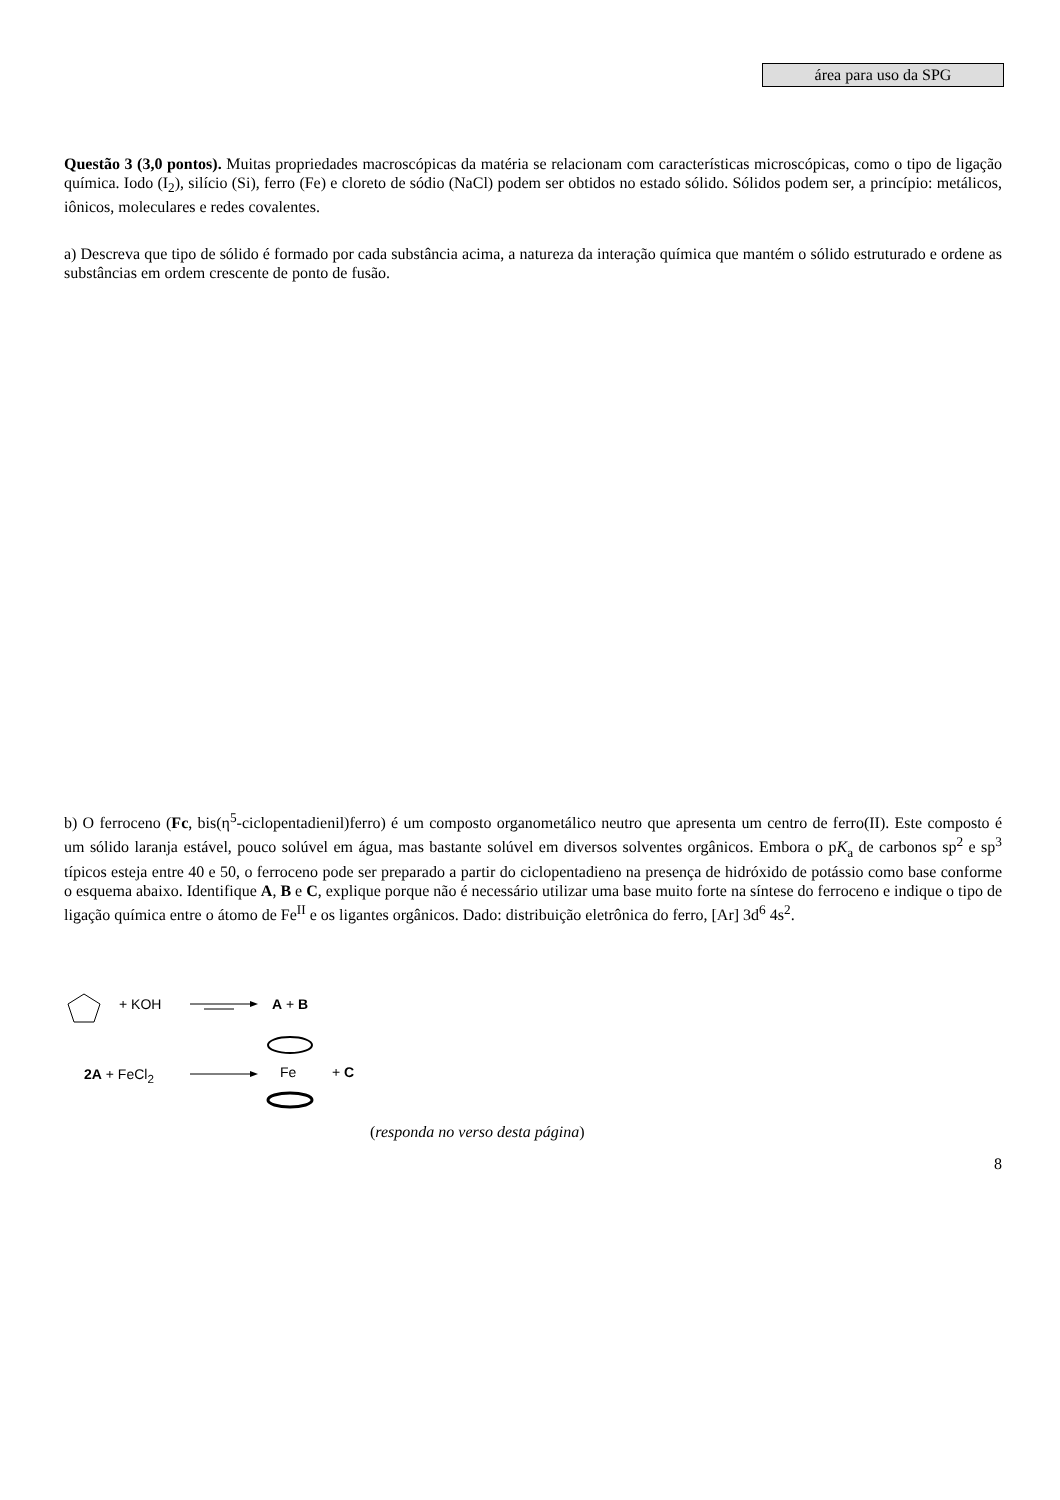área para uso da SPG
Questão 3 (3,0 pontos). Muitas propriedades macroscópicas da matéria se relacionam com características microscópicas, como o tipo de ligação química. Iodo (I<sub>2</sub>), silício (Si), ferro (Fe) e cloreto de sódio (NaCl) podem ser obtidos no estado sólido. Sólidos podem ser, a princípio: metálicos, iônicos, moleculares e redes covalentes.
a) Descreva que tipo de sólido é formado por cada substância acima, a natureza da interação química que mantém o sólido estruturado e ordene as substâncias em ordem crescente de ponto de fusão.
b) O ferroceno (Fc, bis(η<sup>5</sup>-ciclopentadienil)ferro) é um composto organometálico neutro que apresenta um centro de ferro(II). Este composto é um sólido laranja estável, pouco solúvel em água, mas bastante solúvel em diversos solventes orgânicos. Embora o pK<sub>a</sub> de carbonos sp<sup>2</sup> e sp<sup>3</sup> típicos esteja entre 40 e 50, o ferroceno pode ser preparado a partir do ciclopentadieno na presença de hidróxido de potássio como base conforme o esquema abaixo. Identifique A, B e C, explique porque não é necessário utilizar uma base muito forte na síntese do ferroceno e indique o tipo de ligação química entre o átomo de Fe<sup>II</sup> e os ligantes orgânicos. Dado: distribuição eletrônica do ferro, [Ar] 3d<sup>6</sup> 4s<sup>2</sup>.
+ KOH A + B
2A + FeCl<sub>2</sub> Fe + C
(responda no verso desta página)
8